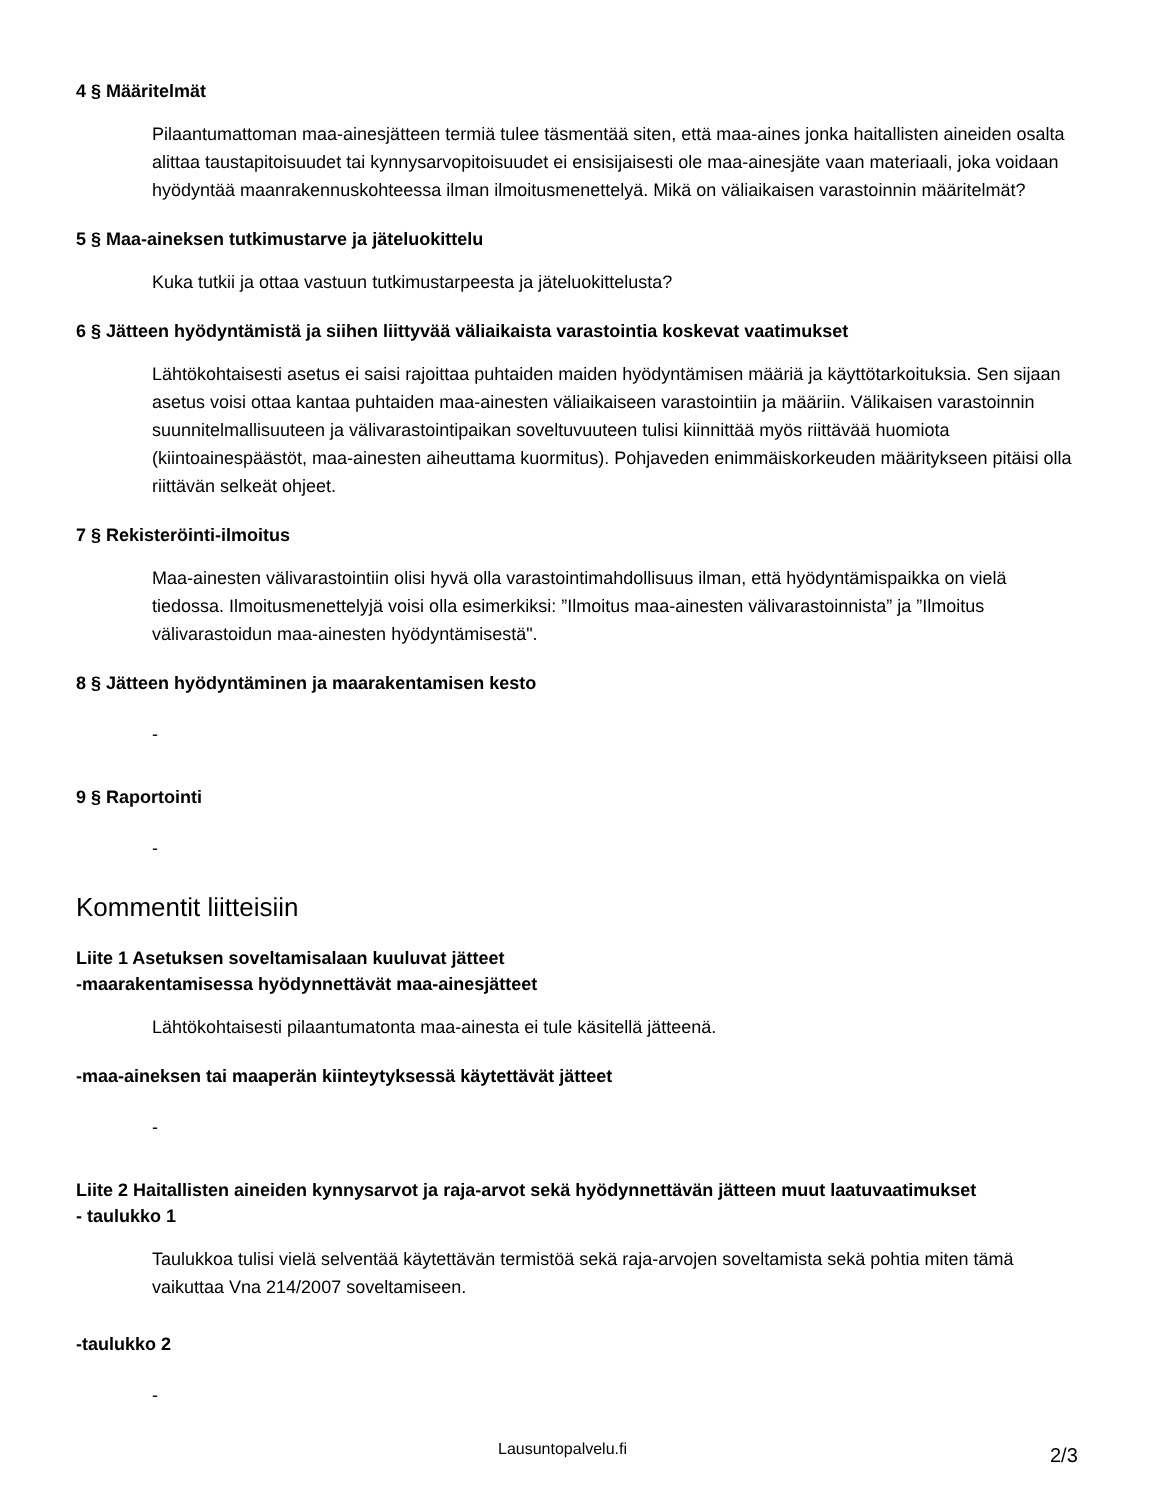4 § Määritelmät
Pilaantumattoman maa-ainesjätteen termiä tulee täsmentää siten, että maa-aines jonka haitallisten aineiden osalta alittaa taustapitoisuudet tai kynnysarvopitoisuudet ei ensisijaisesti ole maa-ainesjäte vaan materiaali, joka voidaan hyödyntää maanrakennuskohteessa ilman ilmoitusmenettelyä. Mikä on väliaikaisen varastoinnin määritelmät?
5 § Maa-aineksen tutkimustarve ja jäteluokittelu
Kuka tutkii ja ottaa vastuun tutkimustarpeesta ja jäteluokittelusta?
6 § Jätteen hyödyntämistä ja siihen liittyvää väliaikaista varastointia koskevat vaatimukset
Lähtökohtaisesti asetus ei saisi rajoittaa puhtaiden maiden hyödyntämisen määriä ja käyttötarkoituksia. Sen sijaan asetus voisi ottaa kantaa puhtaiden maa-ainesten väliaikaiseen varastointiin ja määriin. Välikaisen varastoinnin suunnitelmallisuuteen ja välivarastointipaikan soveltuvuuteen tulisi kiinnittää myös riittävää huomiota (kiintoainespäästöt, maa-ainesten aiheuttama kuormitus). Pohjaveden enimmäiskorkeuden määritykseen pitäisi olla riittävän selkeät ohjeet.
7 § Rekisteröinti-ilmoitus
Maa-ainesten välivarastointiin olisi hyvä olla varastointimahdollisuus ilman, että hyödyntämispaikka on vielä tiedossa. Ilmoitusmenettelyjä voisi olla esimerkiksi: ”Ilmoitus maa-ainesten välivarastoinnista” ja ”Ilmoitus välivarastoidun maa-ainesten hyödyntämisestä".
8 § Jätteen hyödyntäminen ja maarakentamisen kesto
-
9 § Raportointi
-
Kommentit liitteisiin
Liite 1 Asetuksen soveltamisalaan kuuluvat jätteet
-maarakentamisessa hyödynnettävät maa-ainesjätteet
Lähtökohtaisesti pilaantumatonta maa-ainesta ei tule käsitellä jätteenä.
-maa-aineksen tai maaperän kiinteytyksessä käytettävät jätteet
-
Liite 2 Haitallisten aineiden kynnysarvot ja raja-arvot sekä hyödynnettävän jätteen muut laatuvaatimukset
- taulukko 1
Taulukkoa tulisi vielä selventää käytettävän termistöä sekä raja-arvojen soveltamista sekä pohtia miten tämä vaikuttaa Vna 214/2007 soveltamiseen.
-taulukko 2
-
Lausuntopalvelu.fi 2/3